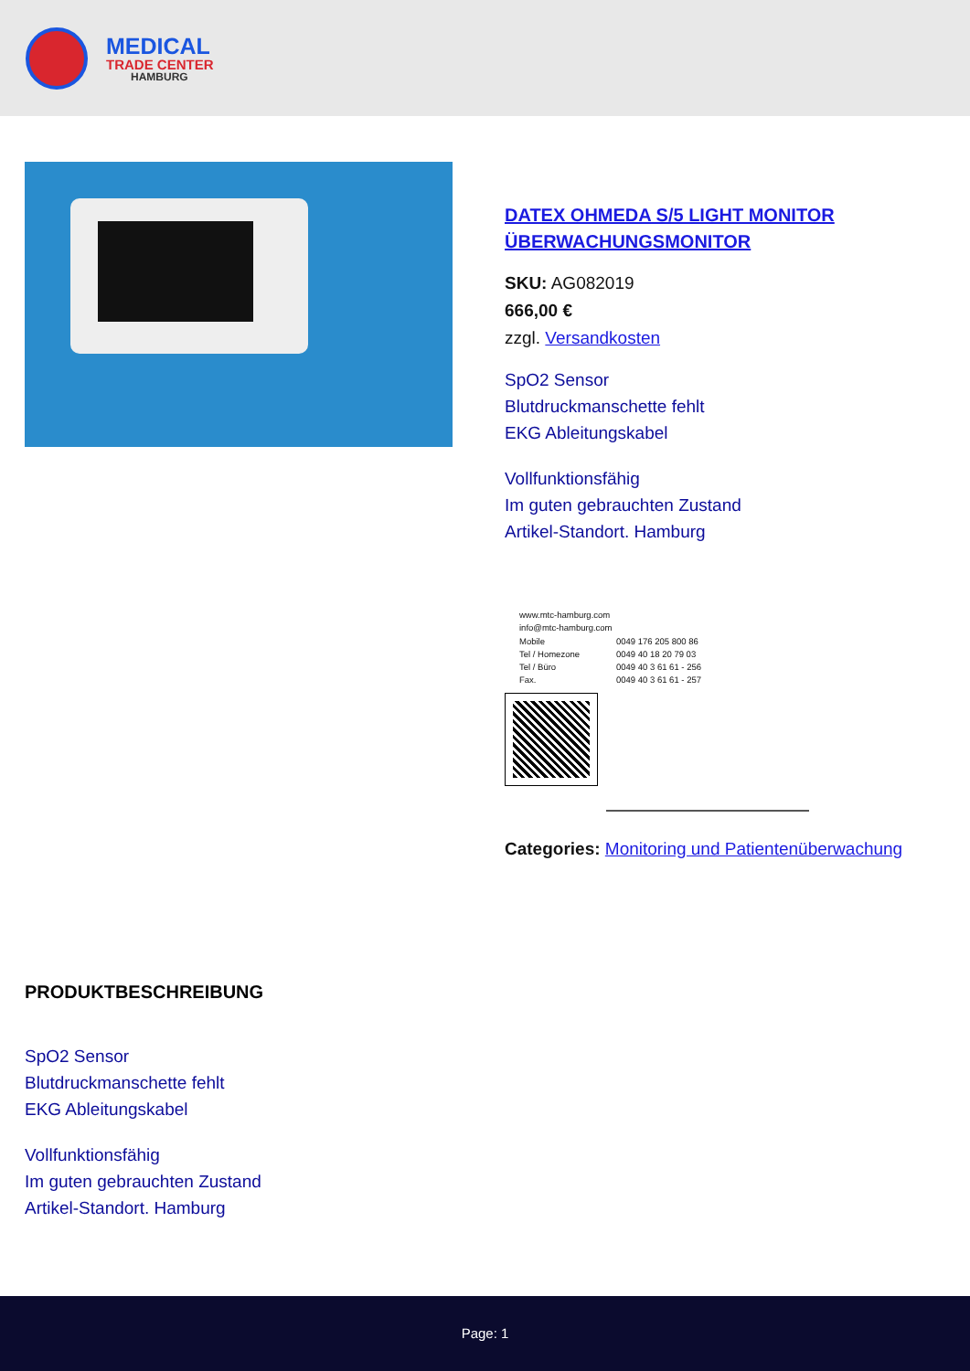MEDICAL
TRADE CENTER
HAMBURG
DATEX OHMEDA S/5 LIGHT MONITOR ÜBERWACHUNGSMONITOR
SKU: AG082019
666,00 €
zzgl. Versandkosten
SpO2 Sensor
Blutdruckmanschette fehlt
EKG Ableitungskabel
Vollfunktionsfähig
Im guten gebrauchten Zustand
Artikel-Standort. Hamburg
| www.mtc-hamburg.com | |
| info@mtc-hamburg.com | |
| Mobile | 0049 176 205 800 86 |
| Tel / Homezone | 0049 40 18 20 79 03 |
| Tel / Büro | 0049 40 3 61 61 - 256 |
| Fax. | 0049 40 3 61 61 - 257 |
Categories: Monitoring und Patientenüberwachung
PRODUKTBESCHREIBUNG
SpO2 Sensor
Blutdruckmanschette fehlt
EKG Ableitungskabel
Vollfunktionsfähig
Im guten gebrauchten Zustand
Artikel-Standort. Hamburg
Page: 1